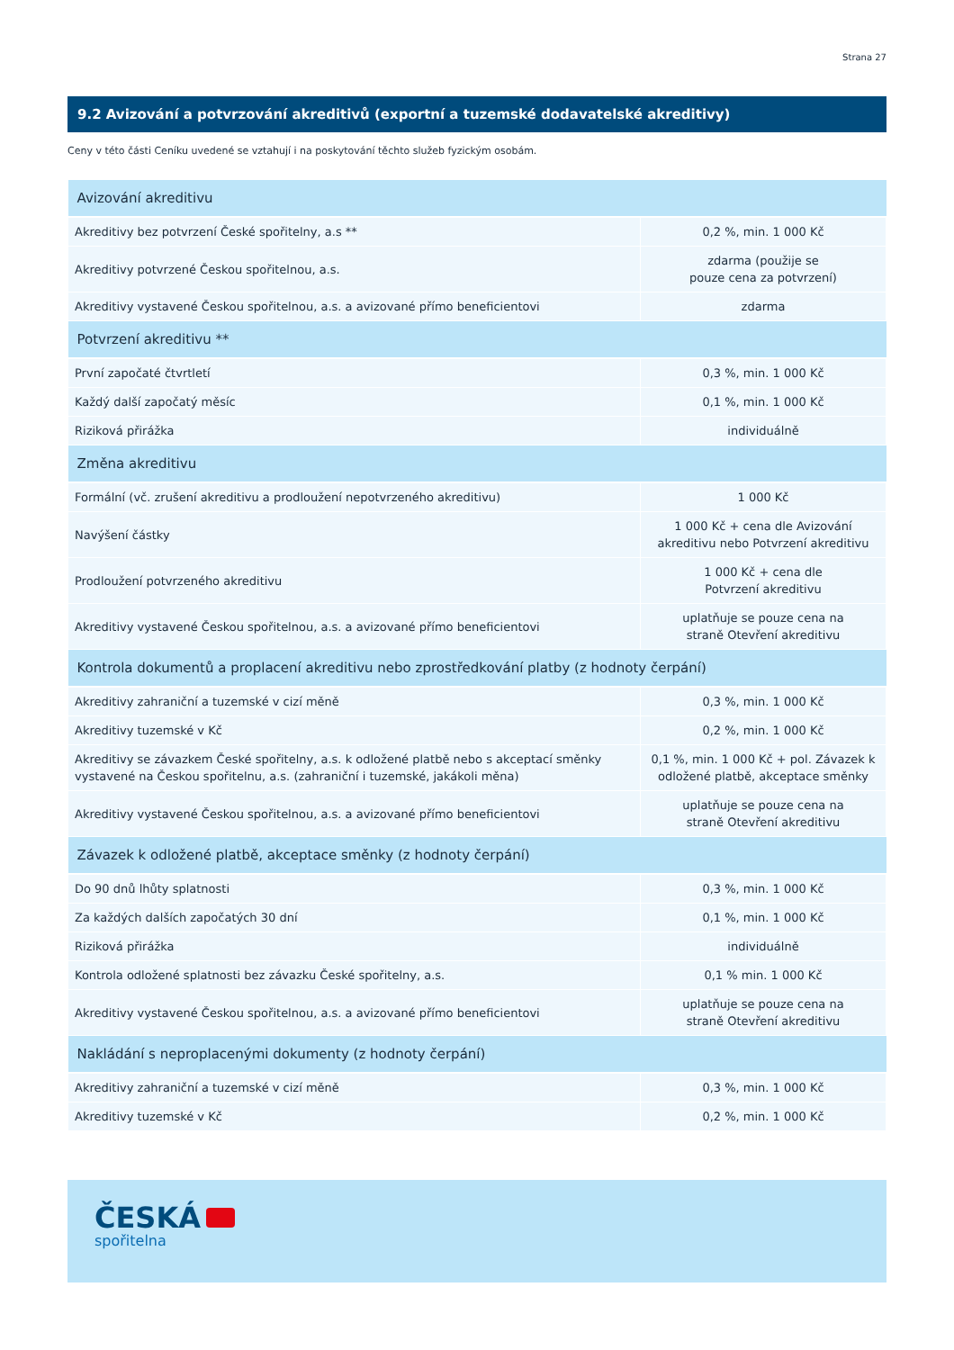Strana 27
9.2 Avizování a potvrzování akreditivů (exportní a tuzemské dodavatelské akreditivy)
Ceny v této části Ceníku uvedené se vztahují i na poskytování těchto služeb fyzickým osobám.
| Avizování akreditivu | |
| --- | --- |
| Akreditivy bez potvrzení České spořitelny, a.s ** | 0,2 %, min. 1 000 Kč |
| Akreditivy potvrzené Českou spořitelnou, a.s. | zdarma (použije se pouze cena za potvrzení) |
| Akreditivy vystavené Českou spořitelnou, a.s. a avizované přímo beneficientovi | zdarma |
| Potvrzení akreditivu ** | |
| První započaté čtvrtletí | 0,3 %, min. 1 000 Kč |
| Každý další započatý měsíc | 0,1 %, min. 1 000 Kč |
| Riziková přirážka | individuálně |
| Změna akreditivu | |
| Formální (vč. zrušení akreditivu a prodloužení nepotvrzeného akreditivu) | 1 000 Kč |
| Navýšení částky | 1 000 Kč + cena dle Avizování akreditivu nebo Potvrzení akreditivu |
| Prodloužení potvrzeného akreditivu | 1 000 Kč + cena dle Potvrzení akreditivu |
| Akreditivy vystavené Českou spořitelnou, a.s. a avizované přímo beneficientovi | uplatňuje se pouze cena na straně Otevření akreditivu |
| Kontrola dokumentů a proplacení akreditivu nebo zprostředkování platby (z hodnoty čerpání) | |
| Akreditivy zahraniční a tuzemské v cizí měně | 0,3 %, min. 1 000 Kč |
| Akreditivy tuzemské v Kč | 0,2 %, min. 1 000 Kč |
| Akreditivy se závazkem České spořitelny, a.s. k odložené platbě nebo s akceptací směnky vystavené na Českou spořitelnu, a.s. (zahraniční i tuzemské, jakákoli měna) | 0,1 %, min. 1 000 Kč + pol. Závazek k odložené platbě, akceptace směnky |
| Akreditivy vystavené Českou spořitelnou, a.s. a avizované přímo beneficientovi | uplatňuje se pouze cena na straně Otevření akreditivu |
| Závazek k odložené platbě, akceptace směnky (z hodnoty čerpání) | |
| Do 90 dnů lhůty splatnosti | 0,3 %, min. 1 000 Kč |
| Za každých dalších započatých 30 dní | 0,1 %, min. 1 000 Kč |
| Riziková přirážka | individuálně |
| Kontrola odložené splatnosti bez závazku České spořitelny, a.s. | 0,1 % min. 1 000 Kč |
| Akreditivy vystavené Českou spořitelnou, a.s. a avizované přímo beneficientovi | uplatňuje se pouze cena na straně Otevření akreditivu |
| Nakládání s neproplacenými dokumenty (z hodnoty čerpání) | |
| Akreditivy zahraniční a tuzemské v cizí měně | 0,3 %, min. 1 000 Kč |
| Akreditivy tuzemské v Kč | 0,2 %, min. 1 000 Kč |
ČESKÁ
spořitelna